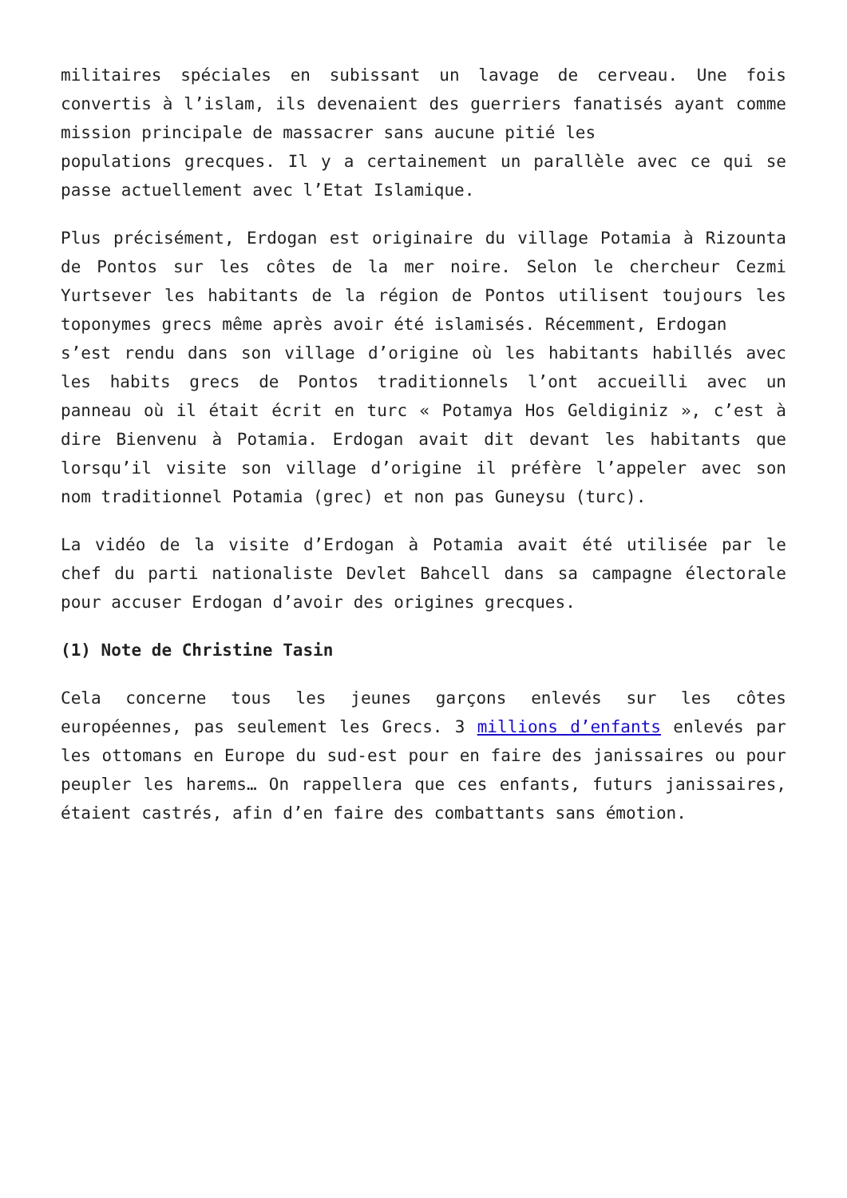militaires spéciales en subissant un lavage de cerveau. Une fois convertis à l’islam, ils devenaient des guerriers fanatisés ayant comme mission principale de massacrer sans aucune pitié les
populations grecques. Il y a certainement un parallèle avec ce qui se passe actuellement avec l’Etat Islamique.
Plus précisément, Erdogan est originaire du village Potamia à Rizounta de Pontos sur les côtes de la mer noire. Selon le chercheur Cezmi Yurtsever les habitants de la région de Pontos utilisent toujours les toponymes grecs même après avoir été islamisés. Récemment, Erdogan
s’est rendu dans son village d’origine où les habitants habillés avec les habits grecs de Pontos traditionnels l’ont accueilli avec un panneau où il était écrit en turc « Potamya Hos Geldiginiz », c’est à dire Bienvenu à Potamia. Erdogan avait dit devant les habitants que lorsqu’il visite son village d’origine il préfère l’appeler avec son nom traditionnel Potamia (grec) et non pas Guneysu (turc).
La vidéo de la visite d’Erdogan à Potamia avait été utilisée par le chef du parti nationaliste Devlet Bahcell dans sa campagne électorale pour accuser Erdogan d’avoir des origines grecques.
(1) Note de Christine Tasin
Cela concerne tous les jeunes garçons enlevés sur les côtes européennes, pas seulement les Grecs. 3 millions d’enfants enlevés par les ottomans en Europe du sud-est pour en faire des janissaires ou pour peupler les harems… On rappellera que ces enfants, futurs janissaires, étaient castrés, afin d’en faire des combattants sans émotion.